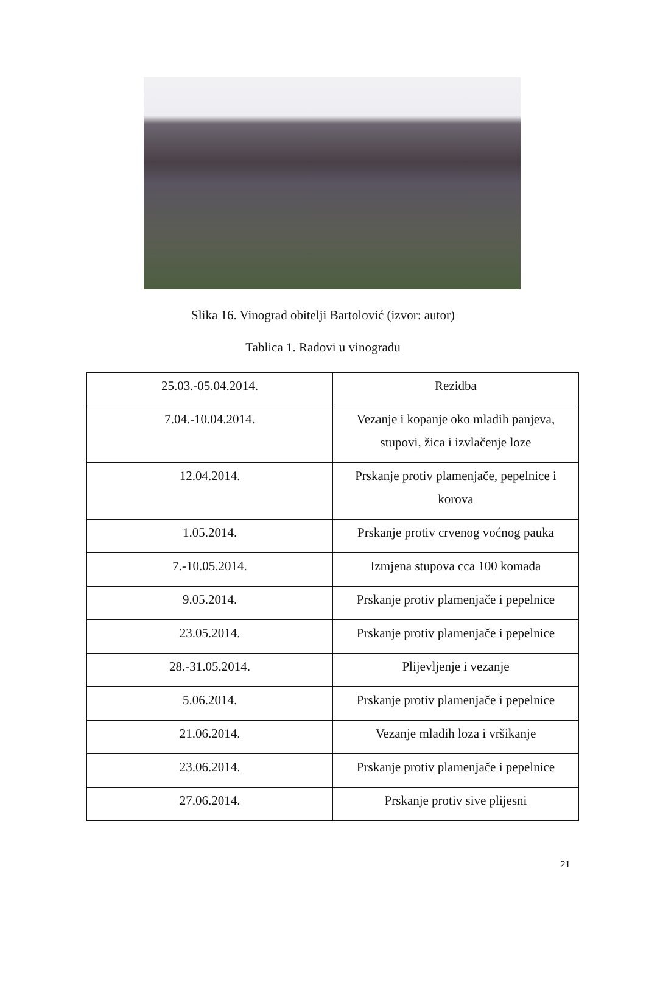Slika 16. Vinograd obitelji Bartolović (izvor: autor)
Tablica 1. Radovi u vinogradu
| 25.03.-05.04.2014. | Rezidba |
| 7.04.-10.04.2014. | Vezanje i kopanje oko mladih panjeva, stupovi, žica i izvlačenje loze |
| 12.04.2014. | Prskanje protiv plamenjače, pepelnice i korova |
| 1.05.2014. | Prskanje protiv crvenog voćnog pauka |
| 7.-10.05.2014. | Izmjena stupova cca 100 komada |
| 9.05.2014. | Prskanje protiv plamenjače i pepelnice |
| 23.05.2014. | Prskanje protiv plamenjače i pepelnice |
| 28.-31.05.2014. | Plijevljenje i vezanje |
| 5.06.2014. | Prskanje protiv plamenjače i pepelnice |
| 21.06.2014. | Vezanje mladih loza i vršikanje |
| 23.06.2014. | Prskanje protiv plamenjače i pepelnice |
| 27.06.2014. | Prskanje protiv sive plijesni |
21